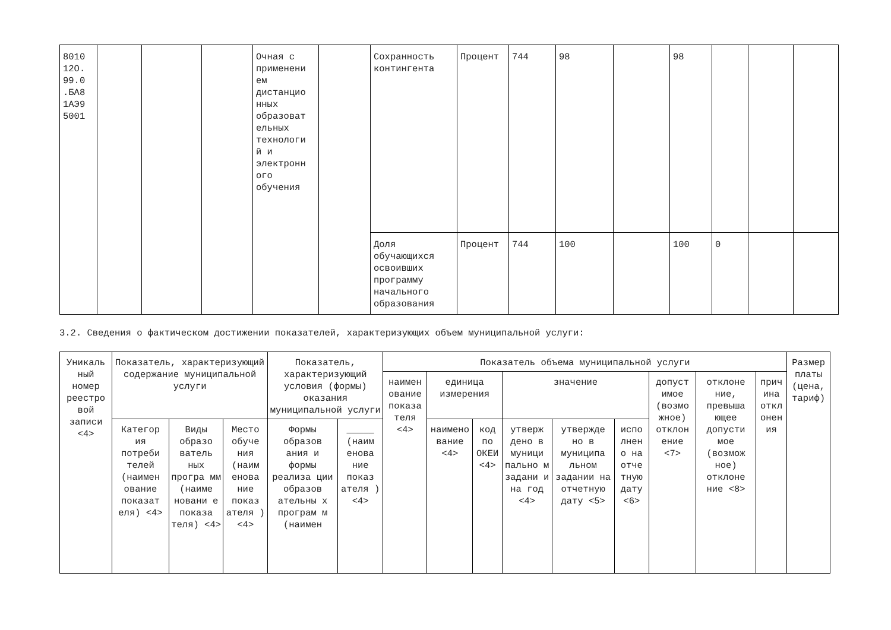| 8010 12О. 99.0 .БА8 1АЭ9 5001 | | | | Очная с применени ем дистанцио нных образоват ельных технологи й и электронн ого обучения | | Сохранность контингента | Процент | 744 | 98 | | 98 | | | |
| | | | | | | Доля обучающихся освоивших программу начального образования | Процент | 744 | 100 | | 100 | 0 | | |
3.2. Сведения о фактическом достижении показателей, характеризующих объем муниципальной услуги:
| Уникаль ный номер реестро вой записи <4> | Показатель, характеризующий содержание муниципальной услуги | | | Показатель, характеризующий условия (формы) оказания муниципальной услуги | | Показатель объема муниципальной услуги | | | | | | | | | Размер платы (цена, тариф) |
| --- | --- | --- | --- | --- | --- | --- | --- | --- | --- | --- | --- | --- | --- | --- | --- |
| | | | | | | наимен ование показа теля <4> | единица измерения | | значение | | | допуст имое (возмо жное) отклон ение <7> | отклоне ние, превыша ющее допусти мое (возмож ное) отклоне ние <8> | прич ина откл онен ия | |
| | Категор ия потреби телей (наимен ование показат еля) <4> | Виды образо ватель ных програ мм (наиме новани е показа теля) <4> | Место обуче ния (наим енова ние показ ателя ) <4> | Формы образов ания и формы реализа ции образов ательны х програм м (наимен | _____ (наим енова ние показ ателя ) <4> | | наимено вание <4> | код по ОКЕИ <4> | утверж дено в муници пально м задани и на год <4> | утвержде но в муниципа льном задании на отчетную дату <5> | испо лнен о на отче тную дату <6> | | | | |